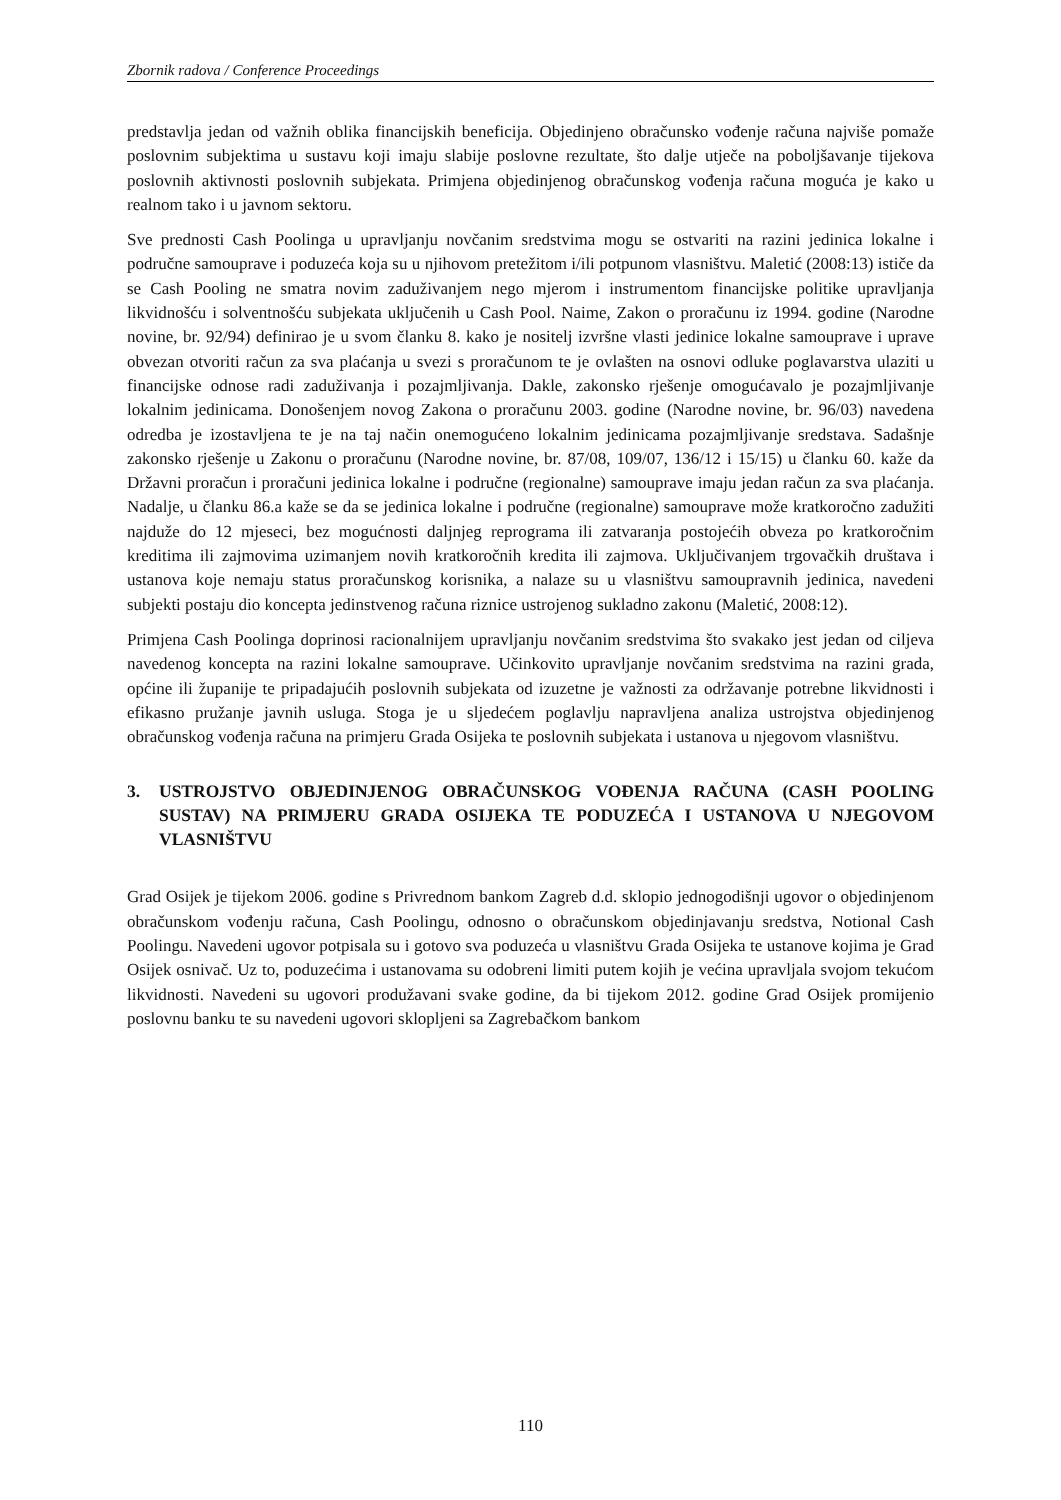Zbornik radova / Conference Proceedings
predstavlja jedan od važnih oblika financijskih beneficija. Objedinjeno obračunsko vođenje računa najviše pomaže poslovnim subjektima u sustavu koji imaju slabije poslovne rezultate, što dalje utječe na poboljšavanje tijekova poslovnih aktivnosti poslovnih subjekata. Primjena objedinjenog obračunskog vođenja računa moguća je kako u realnom tako i u javnom sektoru.
Sve prednosti Cash Poolinga u upravljanju novčanim sredstvima mogu se ostvariti na razini jedinica lokalne i područne samouprave i poduzeća koja su u njihovom pretežitom i/ili potpunom vlasništvu. Maletić (2008:13) ističe da se Cash Pooling ne smatra novim zaduživanjem nego mjerom i instrumentom financijske politike upravljanja likvidnošću i solventnošću subjekata uključenih u Cash Pool. Naime, Zakon o proračunu iz 1994. godine (Narodne novine, br. 92/94) definirao je u svom članku 8. kako je nositelj izvršne vlasti jedinice lokalne samouprave i uprave obvezan otvoriti račun za sva plaćanja u svezi s proračunom te je ovlašten na osnovi odluke poglavarstva ulaziti u financijske odnose radi zaduživanja i pozajmljivanja. Dakle, zakonsko rješenje omogućavalo je pozajmljivanje lokalnim jedinicama. Donošenjem novog Zakona o proračunu 2003. godine (Narodne novine, br. 96/03) navedena odredba je izostavljena te je na taj način onemogućeno lokalnim jedinicama pozajmljivanje sredstava. Sadašnje zakonsko rješenje u Zakonu o proračunu (Narodne novine, br. 87/08, 109/07, 136/12 i 15/15) u članku 60. kaže da Državni proračun i proračuni jedinica lokalne i područne (regionalne) samouprave imaju jedan račun za sva plaćanja. Nadalje, u članku 86.a kaže se da se jedinica lokalne i područne (regionalne) samouprave može kratkoročno zadužiti najduže do 12 mjeseci, bez mogućnosti daljnjeg reprograma ili zatvaranja postojećih obveza po kratkoročnim kreditima ili zajmovima uzimanjem novih kratkoročnih kredita ili zajmova. Uključivanjem trgovačkih društava i ustanova koje nemaju status proračunskog korisnika, a nalaze su u vlasništvu samoupravnih jedinica, navedeni subjekti postaju dio koncepta jedinstvenog računa riznice ustrojenog sukladno zakonu (Maletić, 2008:12).
Primjena Cash Poolinga doprinosi racionalnijem upravljanju novčanim sredstvima što svakako jest jedan od ciljeva navedenog koncepta na razini lokalne samouprave. Učinkovito upravljanje novčanim sredstvima na razini grada, općine ili županije te pripadajućih poslovnih subjekata od izuzetne je važnosti za održavanje potrebne likvidnosti i efikasno pružanje javnih usluga. Stoga je u sljedećem poglavlju napravljena analiza ustrojstva objedinjenog obračunskog vođenja računa na primjeru Grada Osijeka te poslovnih subjekata i ustanova u njegovom vlasništvu.
3. USTROJSTVO OBJEDINJENOG OBRAČUNSKOG VOĐENJA RAČUNA (CASH POOLING SUSTAV) NA PRIMJERU GRADA OSIJEKA TE PODUZEĆA I USTANOVA U NJEGOVOM VLASNIŠTVU
Grad Osijek je tijekom 2006. godine s Privrednom bankom Zagreb d.d. sklopio jednogodišnji ugovor o objedinjenom obračunskom vođenju računa, Cash Poolingu, odnosno o obračunskom objedinjavanju sredstva, Notional Cash Poolingu. Navedeni ugovor potpisala su i gotovo sva poduzeća u vlasništvu Grada Osijeka te ustanove kojima je Grad Osijek osnivač. Uz to, poduzećima i ustanovama su odobreni limiti putem kojih je većina upravljala svojom tekućom likvidnosti. Navedeni su ugovori produžavani svake godine, da bi tijekom 2012. godine Grad Osijek promijenio poslovnu banku te su navedeni ugovori sklopljeni sa Zagrebačkom bankom
110